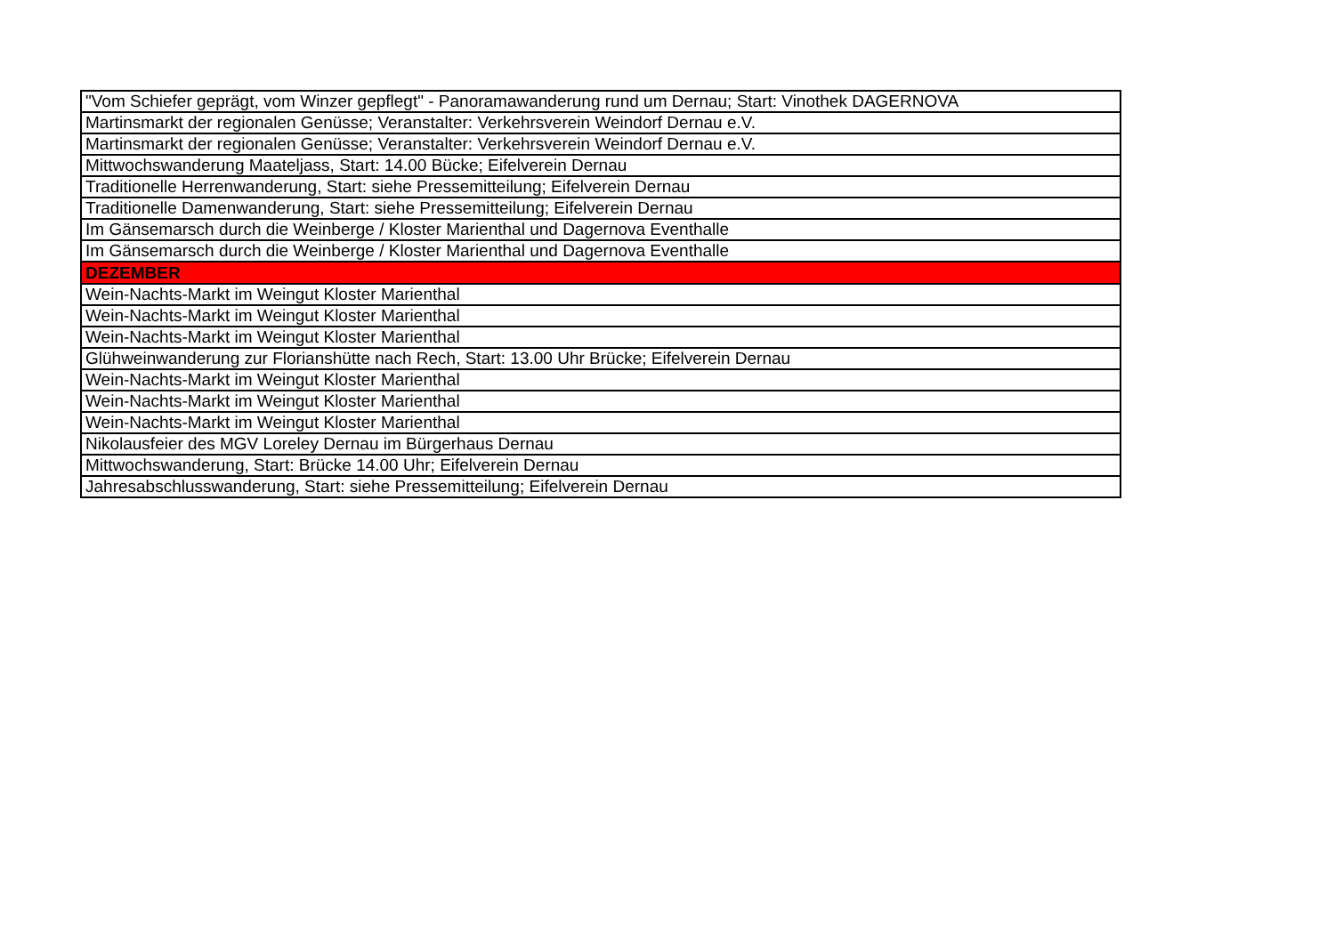| "Vom Schiefer geprägt, vom Winzer gepflegt" - Panoramawanderung rund um Dernau; Start: Vinothek DAGERNOVA |
| Martinsmarkt der regionalen Genüsse; Veranstalter: Verkehrsverein Weindorf Dernau e.V. |
| Martinsmarkt der regionalen Genüsse; Veranstalter: Verkehrsverein Weindorf Dernau e.V. |
| Mittwochswanderung Maateljass, Start: 14.00 Bücke; Eifelverein Dernau |
| Traditionelle Herrenwanderung, Start: siehe Pressemitteilung; Eifelverein Dernau |
| Traditionelle Damenwanderung, Start: siehe Pressemitteilung; Eifelverein Dernau |
| Im Gänsemarsch durch die Weinberge / Kloster Marienthal und Dagernova Eventhalle |
| Im Gänsemarsch durch die Weinberge / Kloster Marienthal und Dagernova Eventhalle |
| DEZEMBER |
| Wein-Nachts-Markt im Weingut Kloster Marienthal |
| Wein-Nachts-Markt im Weingut Kloster Marienthal |
| Wein-Nachts-Markt im Weingut Kloster Marienthal |
| Glühweinwanderung zur Florianshütte nach Rech, Start: 13.00 Uhr Brücke; Eifelverein Dernau |
| Wein-Nachts-Markt im Weingut Kloster Marienthal |
| Wein-Nachts-Markt im Weingut Kloster Marienthal |
| Wein-Nachts-Markt im Weingut Kloster Marienthal |
| Nikolausfeier des MGV Loreley Dernau im Bürgerhaus Dernau |
| Mittwochswanderung, Start: Brücke 14.00 Uhr; Eifelverein Dernau |
| Jahresabschlusswanderung, Start: siehe Pressemitteilung; Eifelverein Dernau |